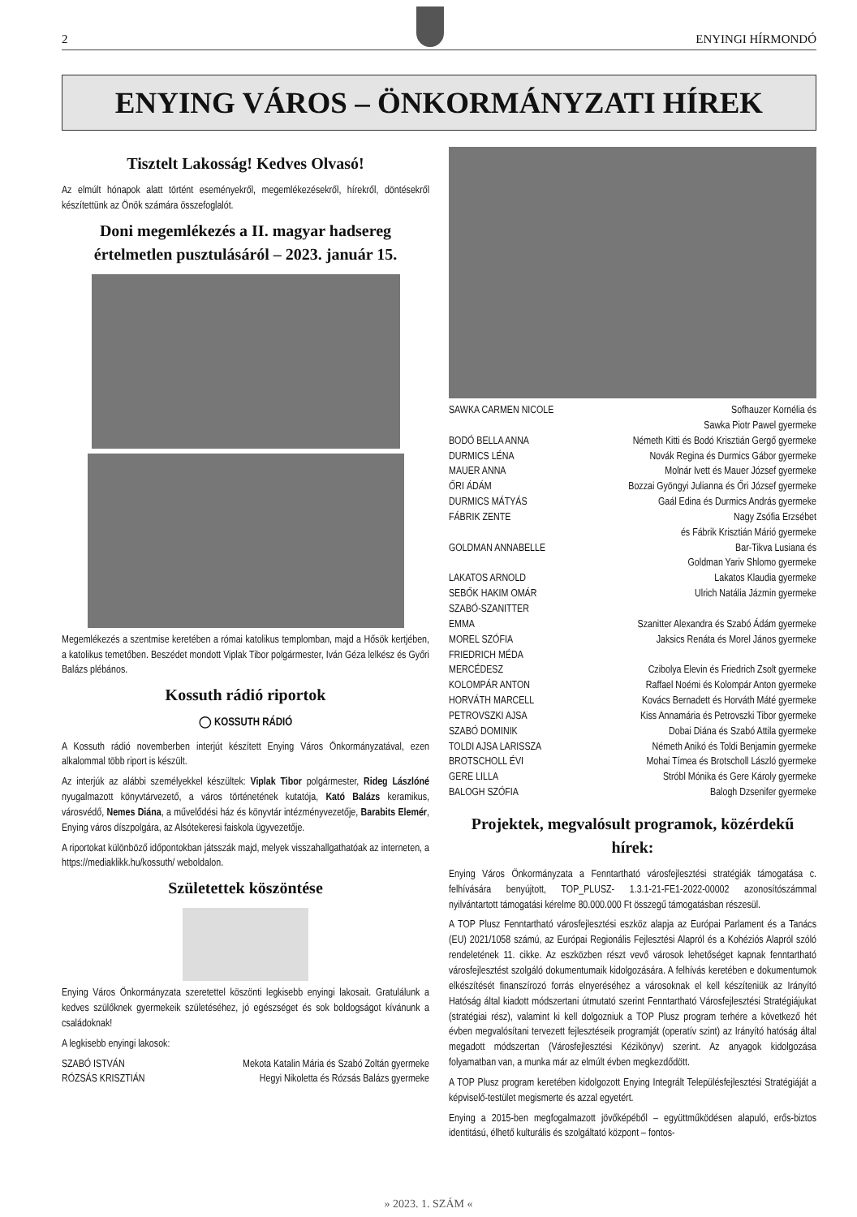2 ENYINGI HÍRMONDÓ
ENYING VÁROS – ÖNKORMÁNYZATI HÍREK
Tisztelt Lakosság! Kedves Olvasó!
Az elmúlt hónapok alatt történt eseményekről, megemlékezésekről, hírekről, döntésekről készítettünk az Önök számára összefoglalót.
Doni megemlékezés a II. magyar hadsereg értelmetlen pusztulásáról – 2023. január 15.
Megemlékezés a szentmise keretében a római katolikus templomban, majd a Hősök kertjében, a katolikus temetőben. Beszédet mondott Viplak Tibor polgármester, Iván Géza lelkész és Győri Balázs plébános.
Kossuth rádió riportok
◯ KOSSUTH RÁDIÓ
A Kossuth rádió novemberben interjút készített Enying Város Önkormányzatával, ezen alkalommal több riport is készült.
Az interjúk az alábbi személyekkel készültek: Viplak Tibor polgármester, Rideg Lászlóné nyugalmazott könyvtárvezető, a város történetének kutatója, Kató Balázs keramikus, városvédő, Nemes Diána, a művelődési ház és könyvtár intézményvezetője, Barabits Elemér, Enying város díszpolgára, az Alsótekeresi faiskola ügyvezetője.
A riportokat különböző időpontokban játsszák majd, melyek visszahallgathatóak az interneten, a https://mediaklikk.hu/kossuth/ weboldalon.
Születettek köszöntése
Enying Város Önkormányzata szeretettel köszönti legkisebb enyingi lakosait. Gratulálunk a kedves szülőknek gyermekeik születéséhez, jó egészséget és sok boldogságot kívánunk a családoknak!
A legkisebb enyingi lakosok:
| SZABÓ ISTVÁN | Mekota Katalin Mária és Szabó Zoltán gyermeke |
| RÓZSÁS KRISZTIÁN | Hegyi Nikoletta és Rózsás Balázs gyermeke |
| SAWKA CARMEN NICOLE | Sofhauzer Kornélia és Sawka Piotr Pawel gyermeke |
| BODÓ BELLA ANNA | Németh Kitti és Bodó Krisztián Gergő gyermeke |
| DURMICS LÉNA | Novák Regina és Durmics Gábor gyermeke |
| MAUER ANNA | Molnár Ivett és Mauer József gyermeke |
| ŐRI ÁDÁM | Bozzai Gyöngyi Julianna és Őri József gyermeke |
| DURMICS MÁTYÁS | Gaál Edina és Durmics András gyermeke |
| FÁBRIK ZENTE | Nagy Zsófia Erzsébet és Fábrik Krisztián Márió gyermeke |
| GOLDMAN ANNABELLE | Bar-Tikva Lusiana és Goldman Yariv Shlomo gyermeke |
| LAKATOS ARNOLD | Lakatos Klaudia gyermeke |
| SEBŐK HAKIM OMÁR | Ulrich Natália Jázmin gyermeke |
| SZABÓ-SZANITTER EMMA | Szanitter Alexandra és Szabó Ádám gyermeke |
| MOREL SZÓFIA | Jaksics Renáta és Morel János gyermeke |
| FRIEDRICH MÉDA MERCÉDESZ | Czibolya Elevin és Friedrich Zsolt gyermeke |
| KOLOMPÁR ANTON | Raffael Noémi és Kolompár Anton gyermeke |
| HORVÁTH MARCELL | Kovács Bernadett és Horváth Máté gyermeke |
| PETROVSZKI AJSA | Kiss Annamária és Petrovszki Tibor gyermeke |
| SZABÓ DOMINIK | Dobai Diána és Szabó Attila gyermeke |
| TOLDI AJSA LARISSZA | Németh Anikó és Toldi Benjamin gyermeke |
| BROTSCHOLL ÉVI | Mohai Tímea és Brotscholl László gyermeke |
| GERE LILLA | Stróbl Mónika és Gere Károly gyermeke |
| BALOGH SZÓFIA | Balogh Dzsenifer gyermeke |
Projektek, megvalósult programok, közérdekű hírek:
Enying Város Önkormányzata a Fenntartható városfejlesztési stratégiák támogatása c. felhívására benyújtott, TOP_PLUSZ- 1.3.1-21-FE1-2022-00002 azonosítószámmal nyilvántartott támogatási kérelme 80.000.000 Ft összegű támogatásban részesül.
A TOP Plusz Fenntartható városfejlesztési eszköz alapja az Európai Parlament és a Tanács (EU) 2021/1058 számú, az Európai Regionális Fejlesztési Alapról és a Kohéziós Alapról szóló rendeletének 11. cikke. Az eszközben részt vevő városok lehetőséget kapnak fenntartható városfejlesztést szolgáló dokumentumaik kidolgozására. A felhívás keretében e dokumentumok elkészítését finanszírozó forrás elnyeréséhez a városoknak el kell készíteniük az Irányító Hatóság által kiadott módszertani útmutató szerint Fenntartható Városfejlesztési Stratégiájukat (stratégiai rész), valamint ki kell dolgozniuk a TOP Plusz program terhére a következő hét évben megvalósítani tervezett fejlesztéseik programját (operatív szint) az Irányító hatóság által megadott módszertan (Városfejlesztési Kézikönyv) szerint. Az anyagok kidolgozása folyamatban van, a munka már az elmúlt évben megkezdődött.
A TOP Plusz program keretében kidolgozott Enying Integrált Településfejlesztési Stratégiáját a képviselő-testület megismerte és azzal egyetért.
Enying a 2015-ben megfogalmazott jövőképéből – együttműködésen alapuló, erős-biztos identitású, élhető kulturális és szolgáltató központ – fontos-
» 2023. 1. SZÁM «